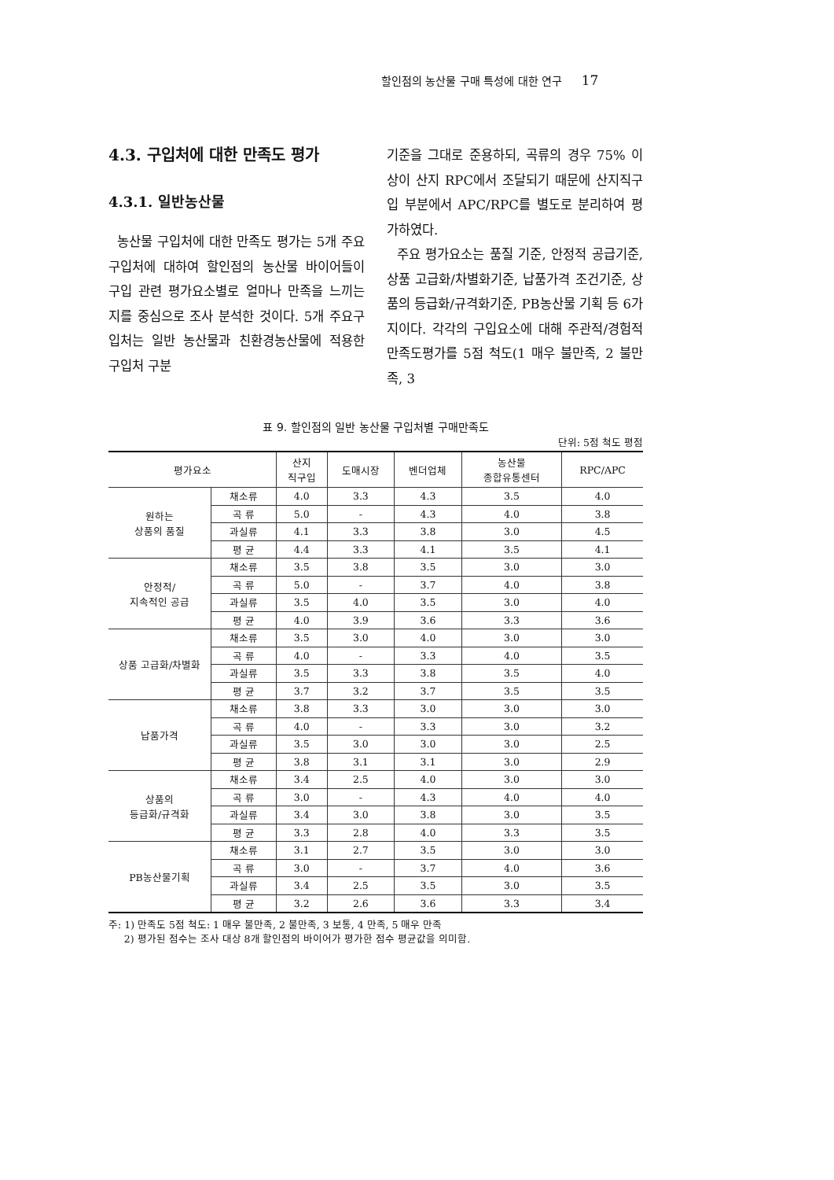할인점의 농산물 구매 특성에 대한 연구 17
4.3. 구입처에 대한 만족도 평가
4.3.1. 일반농산물
농산물 구입처에 대한 만족도 평가는 5개 주요구입처에 대하여 할인점의 농산물 바이어들이 구입 관련 평가요소별로 얼마나 만족을 느끼는지를 중심으로 조사 분석한 것이다. 5개 주요구입처는 일반 농산물과 친환경농산물에 적용한 구입처 구분
기준을 그대로 준용하되, 곡류의 경우 75% 이상이 산지 RPC에서 조달되기 때문에 산지직구입 부분에서 APC/RPC를 별도로 분리하여 평가하였다.
주요 평가요소는 품질 기준, 안정적 공급기준, 상품 고급화/차별화기준, 납품가격 조건기준, 상품의 등급화/규격화기준, PB농산물 기획 등 6가지이다. 각각의 구입요소에 대해 주관적/경험적 만족도평가를 5점 척도(1 매우 불만족, 2 불만족, 3
표 9. 할인점의 일반 농산물 구입처별 구매만족도
단위: 5점 척도 평점
| 평가요소 | | 산지 직구입 | 도매시장 | 벤더업체 | 농산물 종합유통센터 | RPC/APC |
| --- | --- | --- | --- | --- | --- | --- |
| 원하는 상품의 품질 | 채소류 | 4.0 | 3.3 | 4.3 | 3.5 | 4.0 |
| | 곡 류 | 5.0 | - | 4.3 | 4.0 | 3.8 |
| | 과실류 | 4.1 | 3.3 | 3.8 | 3.0 | 4.5 |
| | 평 균 | 4.4 | 3.3 | 4.1 | 3.5 | 4.1 |
| 안정적/ 지속적인 공급 | 채소류 | 3.5 | 3.8 | 3.5 | 3.0 | 3.0 |
| | 곡 류 | 5.0 | - | 3.7 | 4.0 | 3.8 |
| | 과실류 | 3.5 | 4.0 | 3.5 | 3.0 | 4.0 |
| | 평 균 | 4.0 | 3.9 | 3.6 | 3.3 | 3.6 |
| 상품 고급화/차별화 | 채소류 | 3.5 | 3.0 | 4.0 | 3.0 | 3.0 |
| | 곡 류 | 4.0 | - | 3.3 | 4.0 | 3.5 |
| | 과실류 | 3.5 | 3.3 | 3.8 | 3.5 | 4.0 |
| | 평 균 | 3.7 | 3.2 | 3.7 | 3.5 | 3.5 |
| 납품가격 | 채소류 | 3.8 | 3.3 | 3.0 | 3.0 | 3.0 |
| | 곡 류 | 4.0 | - | 3.3 | 3.0 | 3.2 |
| | 과실류 | 3.5 | 3.0 | 3.0 | 3.0 | 2.5 |
| | 평 균 | 3.8 | 3.1 | 3.1 | 3.0 | 2.9 |
| 상품의 등급화/규격화 | 채소류 | 3.4 | 2.5 | 4.0 | 3.0 | 3.0 |
| | 곡 류 | 3.0 | - | 4.3 | 4.0 | 4.0 |
| | 과실류 | 3.4 | 3.0 | 3.8 | 3.0 | 3.5 |
| | 평 균 | 3.3 | 2.8 | 4.0 | 3.3 | 3.5 |
| PB농산물기획 | 채소류 | 3.1 | 2.7 | 3.5 | 3.0 | 3.0 |
| | 곡 류 | 3.0 | - | 3.7 | 4.0 | 3.6 |
| | 과실류 | 3.4 | 2.5 | 3.5 | 3.0 | 3.5 |
| | 평 균 | 3.2 | 2.6 | 3.6 | 3.3 | 3.4 |
주: 1) 만족도 5점 척도: 1 매우 불만족, 2 불만족, 3 보통, 4 만족, 5 매우 만족
2) 평가된 점수는 조사 대상 8개 할인점의 바이어가 평가한 점수 평균값을 의미함.